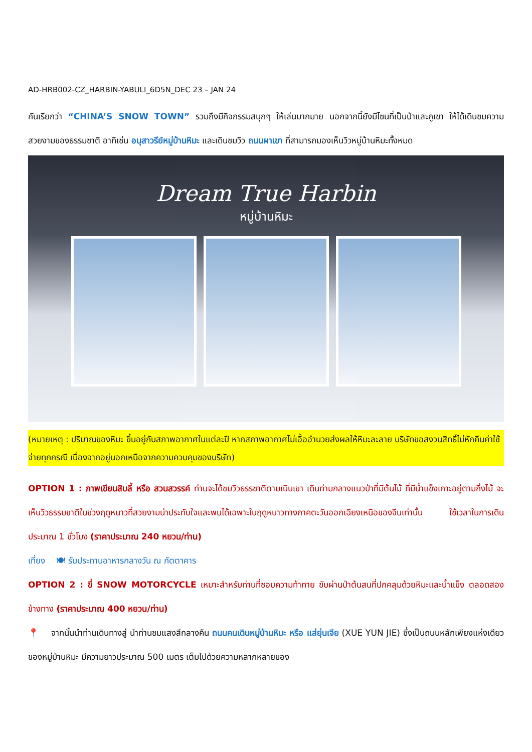AD-HRB002-CZ_HARBIN-YABULI_6D5N_DEC 23 – JAN 24
กันเรียกว่า “CHINA’S SNOW TOWN” รวมถึงมีกิจกรรมสนุกๆ ให้เล่นมากมาย นอกจากนี้ยังมีโซนที่เป็นป่าและภูเขา ให้ได้เดินชมความสวยงามของธรรมชาติ อาทิเช่น อนุสาวรีย์หมู่บ้านหิมะ และเดินชมวิว ถนนผาเขา ที่สามารถมองเห็นวิวหมู่บ้านหิมะทั้งหมด
Dream True Harbin
หมู่บ้านหิมะ
(หมายเหตุ : ปริมาณของหิมะ ขึ้นอยู่กับสภาพอากาศในแต่ละปี หากสภาพอากาศไม่เอื้ออำนวยส่งผลให้หิมะละลาย บริษัทขอสงวนสิทธิ์ไม่หักคืนค่าใช้จ่ายทุกกรณี เนื่องจากอยู่นอกเหนือจากความควบคุมของบริษัท)
OPTION 1 : ภาพเขียนสิบลี้ หรือ สวนสวรรค์ ท่านจะได้ชมวิวธรรชาติตามเนินเขา เดินท่ามกลางแนวป่าที่มีต้นไม้ ที่มีน้ำแข็งเกาะอยู่ตามกิ่งไม้ จะเห็นวิวธรรมชาติในช่วงฤดูหนาวที่สวยงามน่าประทับใจและพบได้เฉพาะในฤดูหนาวทางภาคตะวันออกเฉียงเหนือของจีนเท่านั้น ใช้เวลาในการเดินประมาณ 1 ชั่วโมง (ราคาประมาณ 240 หยวน/ท่าน)
เที่ยง 🍽 รับประทานอาหารกลางวัน ณ ภัตตาคาร
OPTION 2 : ขี่ SNOW MOTORCYCLE เหมาะสำหรับท่านที่ชอบความท้าทาย ขับผ่านป่าต้นสนที่ปกคลุมด้วยหิมะและน้ำแข็ง ตลอดสองข้างทาง (ราคาประมาณ 400 หยวน/ท่าน)
📍 จากนั้นนำท่านเดินทางสู่ นำท่านชมแสงสีกลางคืน ถนนคนเดินหมู่บ้านหิมะ หรือ แส่ยุ่นเจีย (XUE YUN JIE) ซึ่งเป็นถนนหลักเพียงแห่งเดียวของหมู่บ้านหิมะ มีความยาวประมาณ 500 เมตร เต็มไปด้วยความหลากหลายของ